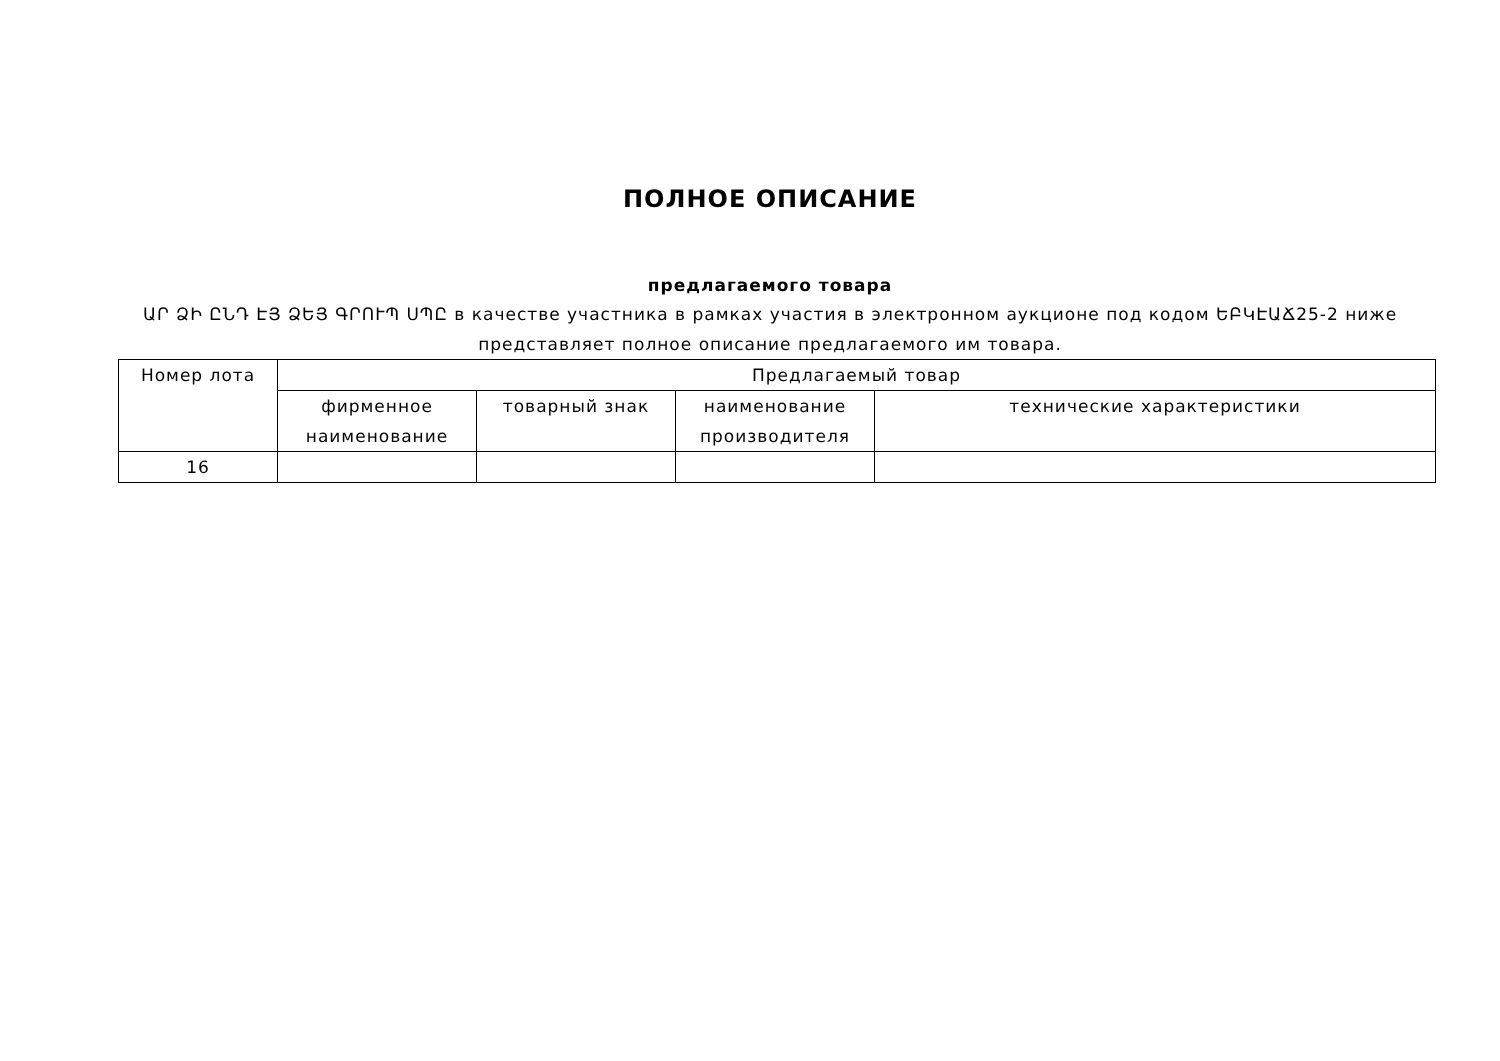ПОЛНОЕ ОПИСАНИЕ
предлагаемого товара
ԱՐ ՁԻ ԸՆԴ ԷՅ ՁԵՅ ԳՐՈՒՊ ՍՊԸ в качестве участника в рамках участия в электронном аукционе под кодом ԵԲԿԷԱՃ25-2 ниже представляет полное описание предлагаемого им товара.
| Номер лота | Предлагаемый товар | | | |
| --- | --- | --- | --- | --- |
| | фирменное наименование | товарный знак | наименование производителя | технические характеристики |
| 16 | | | | |